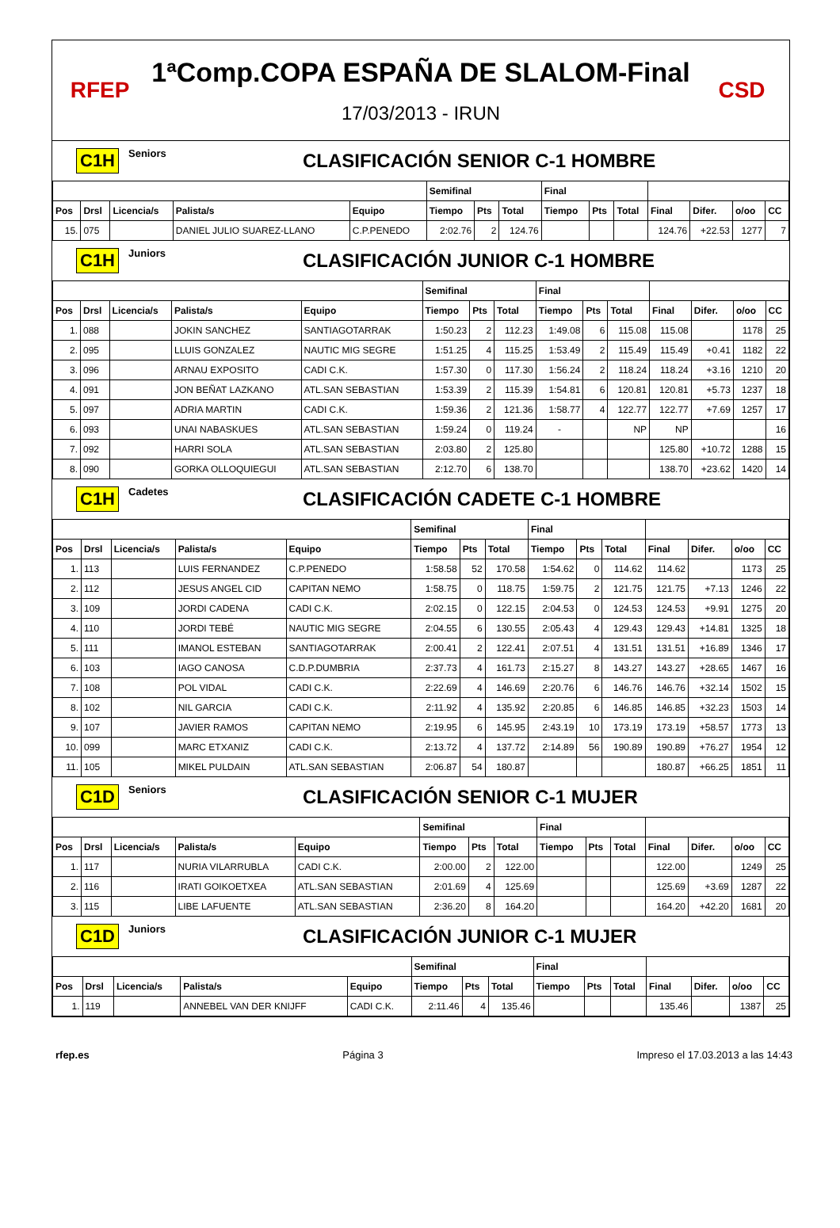RFEP
1ªComp.COPA ESPAÑA DE SLALOM-Final
17/03/2013 - IRUN
CSD
C1H Seniors CLASIFICACIÓN SENIOR C-1 HOMBRE
| | | | | | Semifinal | | | Final | | | | | | |
| --- | --- | --- | --- | --- | --- | --- | --- | --- | --- | --- | --- | --- | --- | --- |
| Pos | Drsl | Licencia/s | Palista/s | Equipo | Tiempo | Pts | Total | Tiempo | Pts | Total | Final | Difer. | o/oo | CC |
| 15. | 075 | | DANIEL JULIO SUAREZ-LLANO | C.P.PENEDO | 2:02.76 | 2 | 124.76 | | | | 124.76 | +22.53 | 1277 | 7 |
C1H Juniors CLASIFICACIÓN JUNIOR C-1 HOMBRE
| | | | | | Semifinal | | | Final | | | | | | |
| --- | --- | --- | --- | --- | --- | --- | --- | --- | --- | --- | --- | --- | --- | --- |
| Pos | Drsl | Licencia/s | Palista/s | Equipo | Tiempo | Pts | Total | Tiempo | Pts | Total | Final | Difer. | o/oo | CC |
| 1. | 088 | | JOKIN SANCHEZ | SANTIAGOTARRAK | 1:50.23 | 2 | 112.23 | 1:49.08 | 6 | 115.08 | 115.08 | | 1178 | 25 |
| 2. | 095 | | LLUIS GONZALEZ | NAUTIC MIG SEGRE | 1:51.25 | 4 | 115.25 | 1:53.49 | 2 | 115.49 | 115.49 | +0.41 | 1182 | 22 |
| 3. | 096 | | ARNAU EXPOSITO | CADI C.K. | 1:57.30 | 0 | 117.30 | 1:56.24 | 2 | 118.24 | 118.24 | +3.16 | 1210 | 20 |
| 4. | 091 | | JON BEÑAT LAZKANO | ATL.SAN SEBASTIAN | 1:53.39 | 2 | 115.39 | 1:54.81 | 6 | 120.81 | 120.81 | +5.73 | 1237 | 18 |
| 5. | 097 | | ADRIA MARTIN | CADI C.K. | 1:59.36 | 2 | 121.36 | 1:58.77 | 4 | 122.77 | 122.77 | +7.69 | 1257 | 17 |
| 6. | 093 | | UNAI NABASKUES | ATL.SAN SEBASTIAN | 1:59.24 | 0 | 119.24 | - | | NP | NP | | | 16 |
| 7. | 092 | | HARRI SOLA | ATL.SAN SEBASTIAN | 2:03.80 | 2 | 125.80 | | | | 125.80 | +10.72 | 1288 | 15 |
| 8. | 090 | | GORKA OLLOQUIEGUI | ATL.SAN SEBASTIAN | 2:12.70 | 6 | 138.70 | | | | 138.70 | +23.62 | 1420 | 14 |
C1H Cadetes CLASIFICACIÓN CADETE C-1 HOMBRE
| | | | | | Semifinal | | | Final | | | | | | |
| --- | --- | --- | --- | --- | --- | --- | --- | --- | --- | --- | --- | --- | --- | --- |
| Pos | Drsl | Licencia/s | Palista/s | Equipo | Tiempo | Pts | Total | Tiempo | Pts | Total | Final | Difer. | o/oo | CC |
| 1. | 113 | | LUIS FERNANDEZ | C.P.PENEDO | 1:58.58 | 52 | 170.58 | 1:54.62 | 0 | 114.62 | 114.62 | | 1173 | 25 |
| 2. | 112 | | JESUS ANGEL CID | CAPITAN NEMO | 1:58.75 | 0 | 118.75 | 1:59.75 | 2 | 121.75 | 121.75 | +7.13 | 1246 | 22 |
| 3. | 109 | | JORDI CADENA | CADI C.K. | 2:02.15 | 0 | 122.15 | 2:04.53 | 0 | 124.53 | 124.53 | +9.91 | 1275 | 20 |
| 4. | 110 | | JORDI TEBÉ | NAUTIC MIG SEGRE | 2:04.55 | 6 | 130.55 | 2:05.43 | 4 | 129.43 | 129.43 | +14.81 | 1325 | 18 |
| 5. | 111 | | IMANOL ESTEBAN | SANTIAGOTARRAK | 2:00.41 | 2 | 122.41 | 2:07.51 | 4 | 131.51 | 131.51 | +16.89 | 1346 | 17 |
| 6. | 103 | | IAGO CANOSA | C.D.P.DUMBRIA | 2:37.73 | 4 | 161.73 | 2:15.27 | 8 | 143.27 | 143.27 | +28.65 | 1467 | 16 |
| 7. | 108 | | POL VIDAL | CADI C.K. | 2:22.69 | 4 | 146.69 | 2:20.76 | 6 | 146.76 | 146.76 | +32.14 | 1502 | 15 |
| 8. | 102 | | NIL GARCIA | CADI C.K. | 2:11.92 | 4 | 135.92 | 2:20.85 | 6 | 146.85 | 146.85 | +32.23 | 1503 | 14 |
| 9. | 107 | | JAVIER RAMOS | CAPITAN NEMO | 2:19.95 | 6 | 145.95 | 2:43.19 | 10 | 173.19 | 173.19 | +58.57 | 1773 | 13 |
| 10. | 099 | | MARC ETXANIZ | CADI C.K. | 2:13.72 | 4 | 137.72 | 2:14.89 | 56 | 190.89 | 190.89 | +76.27 | 1954 | 12 |
| 11. | 105 | | MIKEL PULDAIN | ATL.SAN SEBASTIAN | 2:06.87 | 54 | 180.87 | | | | 180.87 | +66.25 | 1851 | 11 |
C1D Seniors CLASIFICACIÓN SENIOR C-1 MUJER
| | | | | | Semifinal | | | Final | | | | | | |
| --- | --- | --- | --- | --- | --- | --- | --- | --- | --- | --- | --- | --- | --- | --- |
| Pos | Drsl | Licencia/s | Palista/s | Equipo | Tiempo | Pts | Total | Tiempo | Pts | Total | Final | Difer. | o/oo | CC |
| 1. | 117 | | NURIA VILARRUBLA | CADI C.K. | 2:00.00 | 2 | 122.00 | | | | 122.00 | | 1249 | 25 |
| 2. | 116 | | IRATI GOIKOETXEA | ATL.SAN SEBASTIAN | 2:01.69 | 4 | 125.69 | | | | 125.69 | +3.69 | 1287 | 22 |
| 3. | 115 | | LIBE LAFUENTE | ATL.SAN SEBASTIAN | 2:36.20 | 8 | 164.20 | | | | 164.20 | +42.20 | 1681 | 20 |
C1D Juniors CLASIFICACIÓN JUNIOR C-1 MUJER
| | | | | | Semifinal | | | Final | | | | | | |
| --- | --- | --- | --- | --- | --- | --- | --- | --- | --- | --- | --- | --- | --- | --- |
| Pos | Drsl | Licencia/s | Palista/s | Equipo | Tiempo | Pts | Total | Tiempo | Pts | Total | Final | Difer. | o/oo | CC |
| 1. | 119 | | ANNEBEL VAN DER KNIJFF | CADI C.K. | 2:11.46 | 4 | 135.46 | | | | 135.46 | | 1387 | 25 |
rfep.es Página 3 Impreso el 17.03.2013 a las 14:43